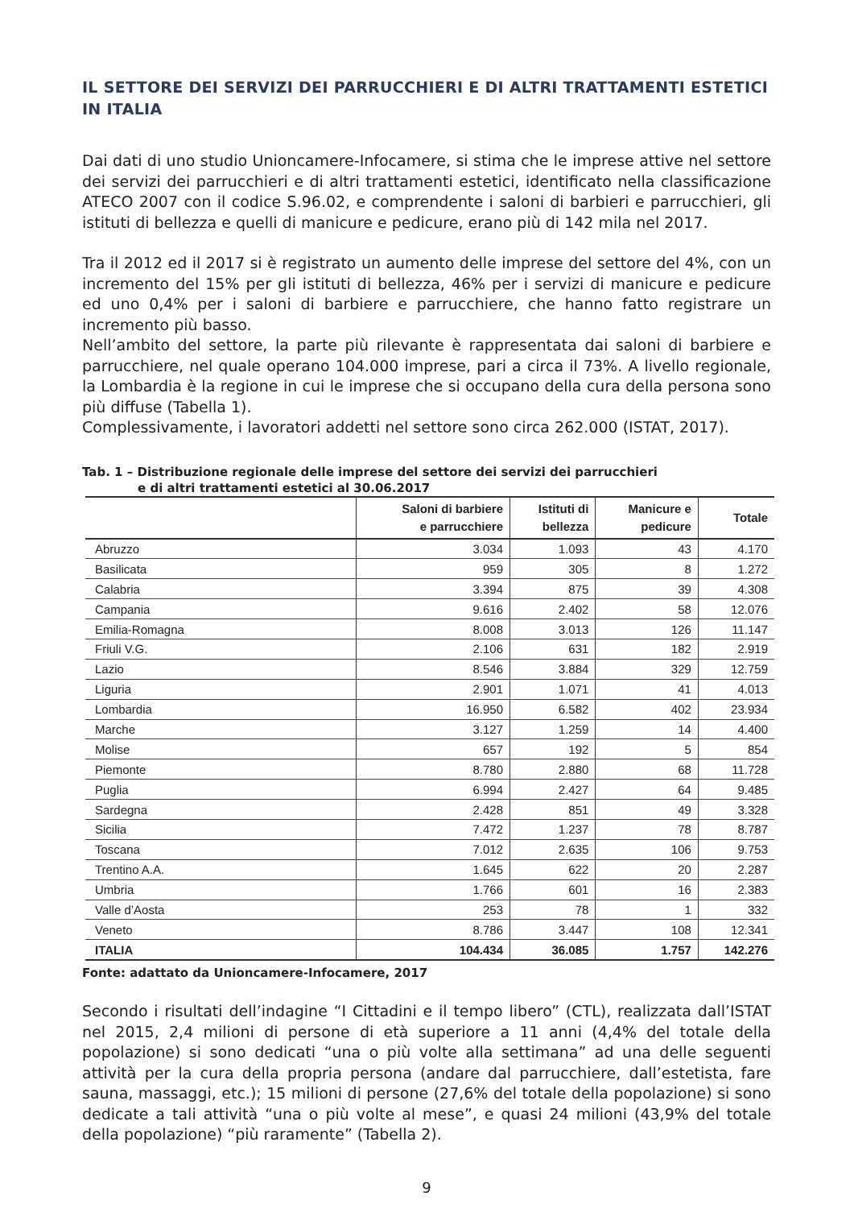IL SETTORE DEI SERVIZI DEI PARRUCCHIERI E DI ALTRI TRATTAMENTI ESTETICI IN ITALIA
Dai dati di uno studio Unioncamere-Infocamere, si stima che le imprese attive nel settore dei servizi dei parrucchieri e di altri trattamenti estetici, identificato nella classificazione ATECO 2007 con il codice S.96.02, e comprendente i saloni di barbieri e parrucchieri, gli istituti di bellezza e quelli di manicure e pedicure, erano più di 142 mila nel 2017.
Tra il 2012 ed il 2017 si è registrato un aumento delle imprese del settore del 4%, con un incremento del 15% per gli istituti di bellezza, 46% per i servizi di manicure e pedicure ed uno 0,4% per i saloni di barbiere e parrucchiere, che hanno fatto registrare un incremento più basso.
Nell’ambito del settore, la parte più rilevante è rappresentata dai saloni di barbiere e parrucchiere, nel quale operano 104.000 imprese, pari a circa il 73%. A livello regionale, la Lombardia è la regione in cui le imprese che si occupano della cura della persona sono più diffuse (Tabella 1).
Complessivamente, i lavoratori addetti nel settore sono circa 262.000 (ISTAT, 2017).
Tab. 1 – Distribuzione regionale delle imprese del settore dei servizi dei parrucchieri
e di altri trattamenti estetici al 30.06.2017
| | Saloni di barbiere e parrucchiere | Istituti di bellezza | Manicure e pedicure | Totale |
| --- | --- | --- | --- | --- |
| Abruzzo | 3.034 | 1.093 | 43 | 4.170 |
| Basilicata | 959 | 305 | 8 | 1.272 |
| Calabria | 3.394 | 875 | 39 | 4.308 |
| Campania | 9.616 | 2.402 | 58 | 12.076 |
| Emilia-Romagna | 8.008 | 3.013 | 126 | 11.147 |
| Friuli V.G. | 2.106 | 631 | 182 | 2.919 |
| Lazio | 8.546 | 3.884 | 329 | 12.759 |
| Liguria | 2.901 | 1.071 | 41 | 4.013 |
| Lombardia | 16.950 | 6.582 | 402 | 23.934 |
| Marche | 3.127 | 1.259 | 14 | 4.400 |
| Molise | 657 | 192 | 5 | 854 |
| Piemonte | 8.780 | 2.880 | 68 | 11.728 |
| Puglia | 6.994 | 2.427 | 64 | 9.485 |
| Sardegna | 2.428 | 851 | 49 | 3.328 |
| Sicilia | 7.472 | 1.237 | 78 | 8.787 |
| Toscana | 7.012 | 2.635 | 106 | 9.753 |
| Trentino A.A. | 1.645 | 622 | 20 | 2.287 |
| Umbria | 1.766 | 601 | 16 | 2.383 |
| Valle d’Aosta | 253 | 78 | 1 | 332 |
| Veneto | 8.786 | 3.447 | 108 | 12.341 |
| ITALIA | 104.434 | 36.085 | 1.757 | 142.276 |
Fonte: adattato da Unioncamere-Infocamere, 2017
Secondo i risultati dell’indagine “I Cittadini e il tempo libero” (CTL), realizzata dall’ISTAT nel 2015, 2,4 milioni di persone di età superiore a 11 anni (4,4% del totale della popolazione) si sono dedicati “una o più volte alla settimana” ad una delle seguenti attività per la cura della propria persona (andare dal parrucchiere, dall’estetista, fare sauna, massaggi, etc.); 15 milioni di persone (27,6% del totale della popolazione) si sono dedicate a tali attività “una o più volte al mese”, e quasi 24 milioni (43,9% del totale della popolazione) “più raramente” (Tabella 2).
9